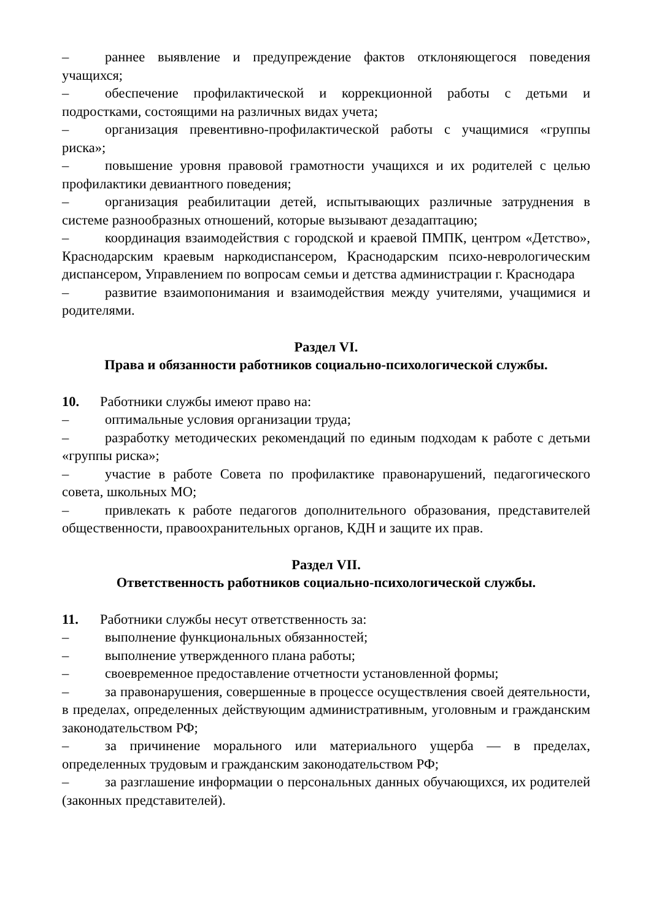– раннее выявление и предупреждение фактов отклоняющегося поведения учащихся;
– обеспечение профилактической и коррекционной работы с детьми и подростками, состоящими на различных видах учета;
– организация превентивно-профилактической работы с учащимися «группы риска»;
– повышение уровня правовой грамотности учащихся и их родителей с целью профилактики девиантного поведения;
– организация реабилитации детей, испытывающих различные затруднения в системе разнообразных отношений, которые вызывают дезадаптацию;
– координация взаимодействия с городской и краевой ПМПК, центром «Детство», Краснодарским краевым наркодиспансером, Краснодарским психо-неврологическим диспансером, Управлением по вопросам семьи и детства администрации г. Краснодара
– развитие взаимопонимания и взаимодействия между учителями, учащимися и родителями.
Раздел VI.
Права и обязанности работников социально-психологической службы.
10. Работники службы имеют право на:
– оптимальные условия организации труда;
– разработку методических рекомендаций по единым подходам к работе с детьми «группы риска»;
– участие в работе Совета по профилактике правонарушений, педагогического совета, школьных МО;
– привлекать к работе педагогов дополнительного образования, представителей общественности, правоохранительных органов, КДН и защите их прав.
Раздел VII.
Ответственность работников социально-психологической службы.
11. Работники службы несут ответственность за:
– выполнение функциональных обязанностей;
– выполнение утвержденного плана работы;
– своевременное предоставление отчетности установленной формы;
– за правонарушения, совершенные в процессе осуществления своей деятельности, в пределах, определенных действующим административным, уголовным и гражданским законодательством РФ;
– за причинение морального или материального ущерба — в пределах, определенных трудовым и гражданским законодательством РФ;
– за разглашение информации о персональных данных обучающихся, их родителей (законных представителей).